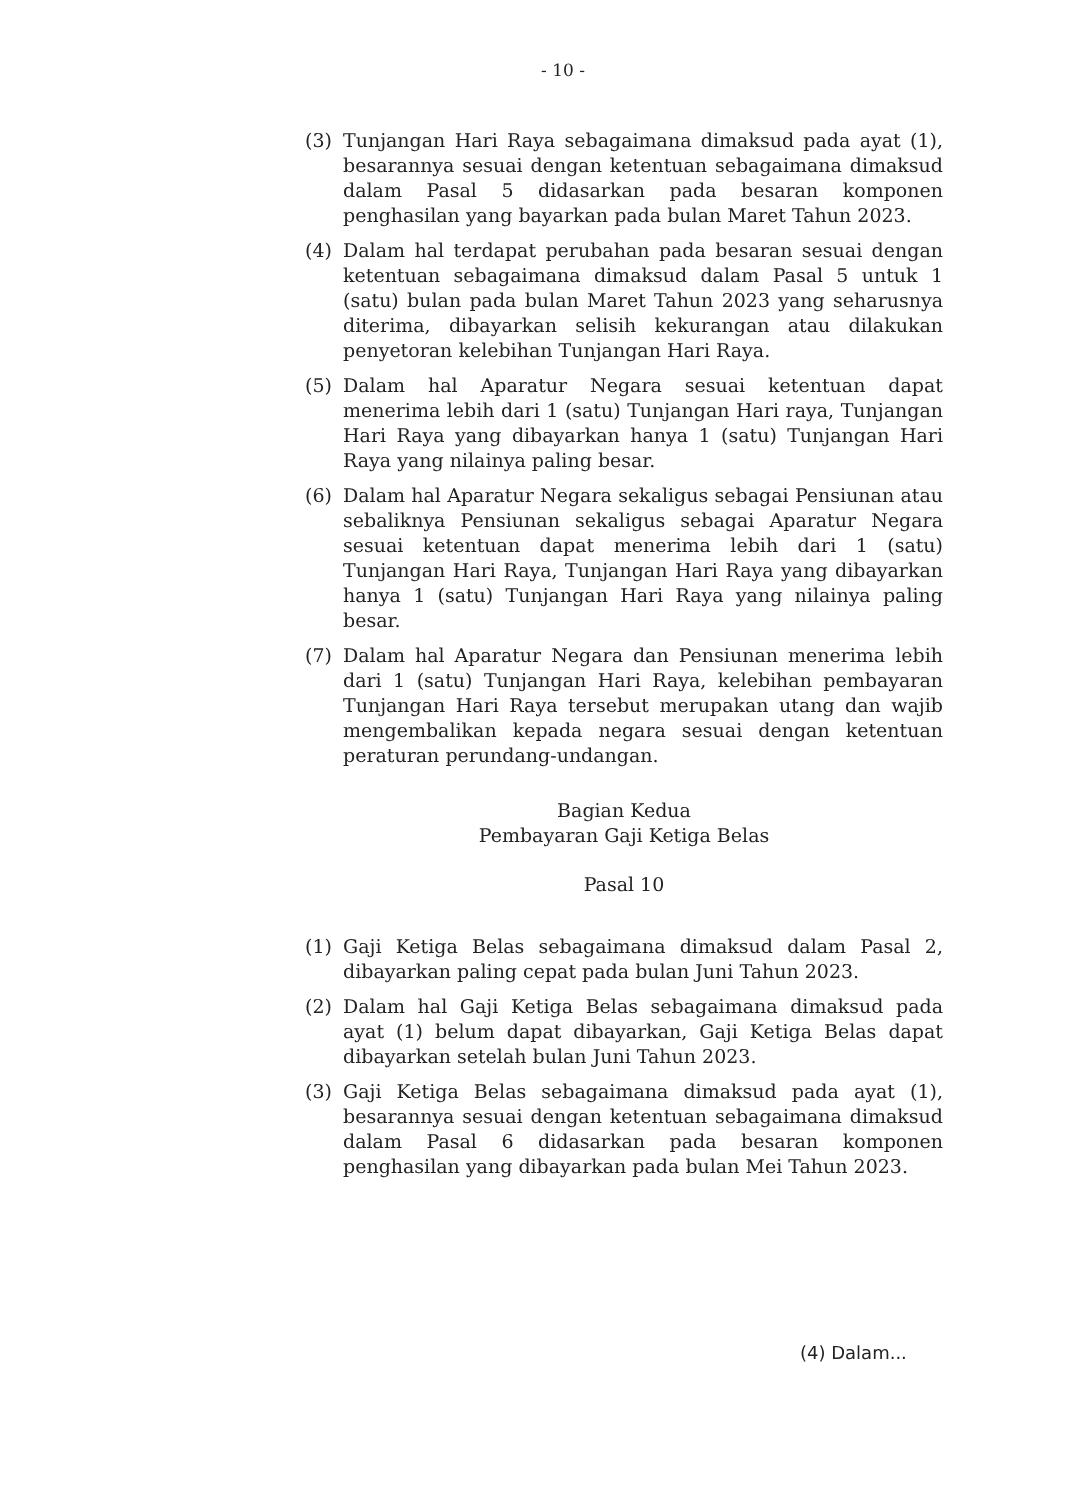- 10 -
(3) Tunjangan Hari Raya sebagaimana dimaksud pada ayat (1), besarannya sesuai dengan ketentuan sebagaimana dimaksud dalam Pasal 5 didasarkan pada besaran komponen penghasilan yang bayarkan pada bulan Maret Tahun 2023.
(4) Dalam hal terdapat perubahan pada besaran sesuai dengan ketentuan sebagaimana dimaksud dalam Pasal 5 untuk 1 (satu) bulan pada bulan Maret Tahun 2023 yang seharusnya diterima, dibayarkan selisih kekurangan atau dilakukan penyetoran kelebihan Tunjangan Hari Raya.
(5) Dalam hal Aparatur Negara sesuai ketentuan dapat menerima lebih dari 1 (satu) Tunjangan Hari raya, Tunjangan Hari Raya yang dibayarkan hanya 1 (satu) Tunjangan Hari Raya yang nilainya paling besar.
(6) Dalam hal Aparatur Negara sekaligus sebagai Pensiunan atau sebaliknya Pensiunan sekaligus sebagai Aparatur Negara sesuai ketentuan dapat menerima lebih dari 1 (satu) Tunjangan Hari Raya, Tunjangan Hari Raya yang dibayarkan hanya 1 (satu) Tunjangan Hari Raya yang nilainya paling besar.
(7) Dalam hal Aparatur Negara dan Pensiunan menerima lebih dari 1 (satu) Tunjangan Hari Raya, kelebihan pembayaran Tunjangan Hari Raya tersebut merupakan utang dan wajib mengembalikan kepada negara sesuai dengan ketentuan peraturan perundang-undangan.
Bagian Kedua
Pembayaran Gaji Ketiga Belas
Pasal 10
(1) Gaji Ketiga Belas sebagaimana dimaksud dalam Pasal 2, dibayarkan paling cepat pada bulan Juni Tahun 2023.
(2) Dalam hal Gaji Ketiga Belas sebagaimana dimaksud pada ayat (1) belum dapat dibayarkan, Gaji Ketiga Belas dapat dibayarkan setelah bulan Juni Tahun 2023.
(3) Gaji Ketiga Belas sebagaimana dimaksud pada ayat (1), besarannya sesuai dengan ketentuan sebagaimana dimaksud dalam Pasal 6 didasarkan pada besaran komponen penghasilan yang dibayarkan pada bulan Mei Tahun 2023.
(4) Dalam...